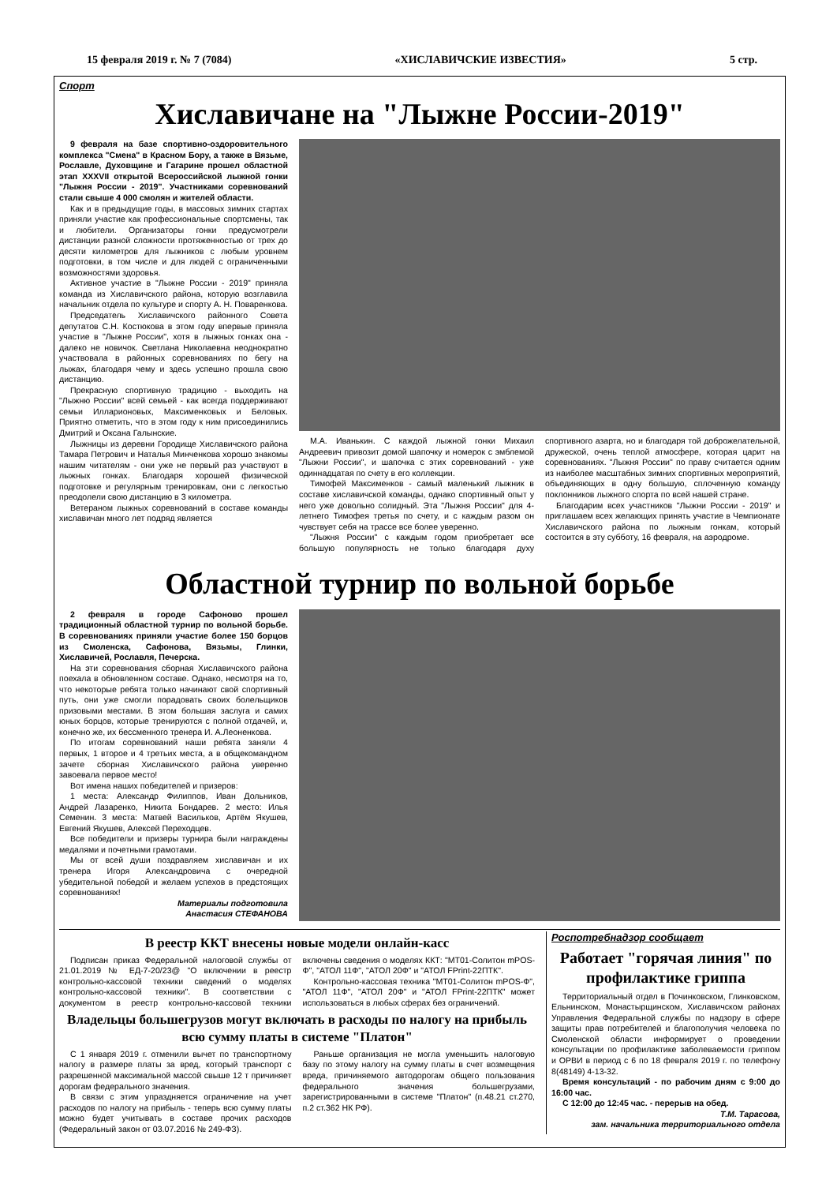15 февраля 2019 г. № 7 (7084) «ХИСЛАВИЧСКИЕ ИЗВЕСТИЯ» 5 стр.
Спорт
Хиславичане на "Лыжне России-2019"
9 февраля на базе спортивно-оздоровительного комплекса "Смена" в Красном Бору, а также в Вязьме, Рославле, Духовщине и Гагарине прошел областной этап XXXVII открытой Всероссийской лыжной гонки "Лыжня России - 2019". Участниками соревнований стали свыше 4 000 смолян и жителей области.
Как и в предыдущие годы, в массовых зимних стартах приняли участие как профессиональные спортсмены, так и любители. Организаторы гонки предусмотрели дистанции разной сложности протяженностью от трех до десяти километров для лыжников с любым уровнем подготовки, в том числе и для людей с ограниченными возможностями здоровья.
Активное участие в "Лыжне России - 2019" приняла команда из Хиславичского района, которую возглавила начальник отдела по культуре и спорту А. Н. Поваренкова.
Председатель Хиславичского районного Совета депутатов С.Н. Костюкова в этом году впервые приняла участие в "Лыжне России", хотя в лыжных гонках она - далеко не новичок. Светлана Николаевна неоднократно участвовала в районных соревнованиях по бегу на лыжах, благодаря чему и здесь успешно прошла свою дистанцию.
Прекрасную спортивную традицию - выходить на "Лыжню России" всей семьей - как всегда поддерживают семьи Илларионовых, Максименковых и Беловых. Приятно отметить, что в этом году к ним присоединились Дмитрий и Оксана Галынские.
Лыжницы из деревни Городище Хиславичского района Тамара Петрович и Наталья Минченкова хорошо знакомы нашим читателям - они уже не первый раз участвуют в лыжных гонках. Благодаря хорошей физической подготовке и регулярным тренировкам, они с легкостью преодолели свою дистанцию в 3 километра.
Ветераном лыжных соревнований в составе команды хиславичан много лет подряд является
М.А. Иванькин. С каждой лыжной гонки Михаил Андреевич привозит домой шапочку и номерок с эмблемой "Лыжни России", и шапочка с этих соревнований - уже одиннадцатая по счету в его коллекции.
Тимофей Максименков - самый маленький лыжник в составе хиславичской команды, однако спортивный опыт у него уже довольно солидный. Эта "Лыжня России" для 4-летнего Тимофея третья по счету, и с каждым разом он чувствует себя на трассе все более уверенно.
"Лыжня России" с каждым годом приобретает все большую популярность не только благодаря духу спортивного азарта, но и благодаря той доброжелательной, дружеской, очень теплой атмосфере, которая царит на соревнованиях. "Лыжня России" по праву считается одним из наиболее масштабных зимних спортивных мероприятий, объединяющих в одну большую, сплоченную команду поклонников лыжного спорта по всей нашей стране.
Благодарим всех участников "Лыжни России - 2019" и приглашаем всех желающих принять участие в Чемпионате Хиславичского района по лыжным гонкам, который состоится в эту субботу, 16 февраля, на аэродроме.
Областной турнир по вольной борьбе
2 февраля в городе Сафоново прошел традиционный областной турнир по вольной борьбе. В соревнованиях приняли участие более 150 борцов из Смоленска, Сафонова, Вязьмы, Глинки, Хиславичей, Рославля, Печерска.
На эти соревнования сборная Хиславичского района поехала в обновленном составе. Однако, несмотря на то, что некоторые ребята только начинают свой спортивный путь, они уже смогли порадовать своих болельщиков призовыми местами. В этом большая заслуга и самих юных борцов, которые тренируются с полной отдачей, и, конечно же, их бессменного тренера И. А.Леоненкова.
По итогам соревнований наши ребята заняли 4 первых, 1 второе и 4 третьих места, а в общекомандном зачете сборная Хиславичского района уверенно завоевала первое место!
Вот имена наших победителей и призеров:
1 места: Александр Филиппов, Иван Дольников, Андрей Лазаренко, Никита Бондарев. 2 место: Илья Семенин. 3 места: Матвей Васильков, Артём Якушев, Евгений Якушев, Алексей Переходцев.
Все победители и призеры турнира были награждены медалями и почетными грамотами.
Мы от всей души поздравляем хиславичан и их тренера Игоря Александровича с очередной убедительной победой и желаем успехов в предстоящих соревнованиях!
Материалы подготовила
Анастасия СТЕФАНОВА
В реестр ККТ внесены новые модели онлайн-касс
Подписан приказ Федеральной налоговой службы от 21.01.2019 № ЕД-7-20/23@ "О включении в реестр контрольно-кассовой техники сведений о моделях контрольно-кассовой техники". В соответствии с документом в реестр контрольно-кассовой техники включены сведения о моделях ККТ: "МТ01-Солитон mPOS-Ф", "АТОЛ 11Ф", "АТОЛ 20Ф" и "АТОЛ FPrint-22ПТК".
Контрольно-кассовая техника "МТ01-Солитон mPOS-Ф", "АТОЛ 11Ф", "АТОЛ 20Ф" и "АТОЛ FPrint-22ПТК" может использоваться в любых сферах без ограничений.
Владельцы большегрузов могут включать в расходы по налогу на прибыль всю сумму платы в системе "Платон"
С 1 января 2019 г. отменили вычет по транспортному налогу в размере платы за вред, который транспорт с разрешенной максимальной массой свыше 12 т причиняет дорогам федерального значения.
В связи с этим упраздняется ограничение на учет расходов по налогу на прибыль - теперь всю сумму платы можно будет учитывать в составе прочих расходов (Федеральный закон от 03.07.2016 № 249-ФЗ).
Раньше организация не могла уменьшить налоговую базу по этому налогу на сумму платы в счет возмещения вреда, причиняемого автодорогам общего пользования федерального значения большегрузами, зарегистрированными в системе "Платон" (п.48.21 ст.270, п.2 ст.362 НК РФ).
Роспотребнадзор сообщает
Работает "горячая линия" по профилактике гриппа
Территориальный отдел в Починковском, Глинковском, Ельнинском, Монастырщинском, Хиславичском районах Управления Федеральной службы по надзору в сфере защиты прав потребителей и благополучия человека по Смоленской области информирует о проведении консультации по профилактике заболеваемости гриппом и ОРВИ в период с 6 по 18 февраля 2019 г. по телефону 8(48149) 4-13-32.
Время консультаций - по рабочим дням с 9:00 до 16:00 час.
С 12:00 до 12:45 час. - перерыв на обед.
Т.М. Тарасова,
зам. начальника территориального отдела